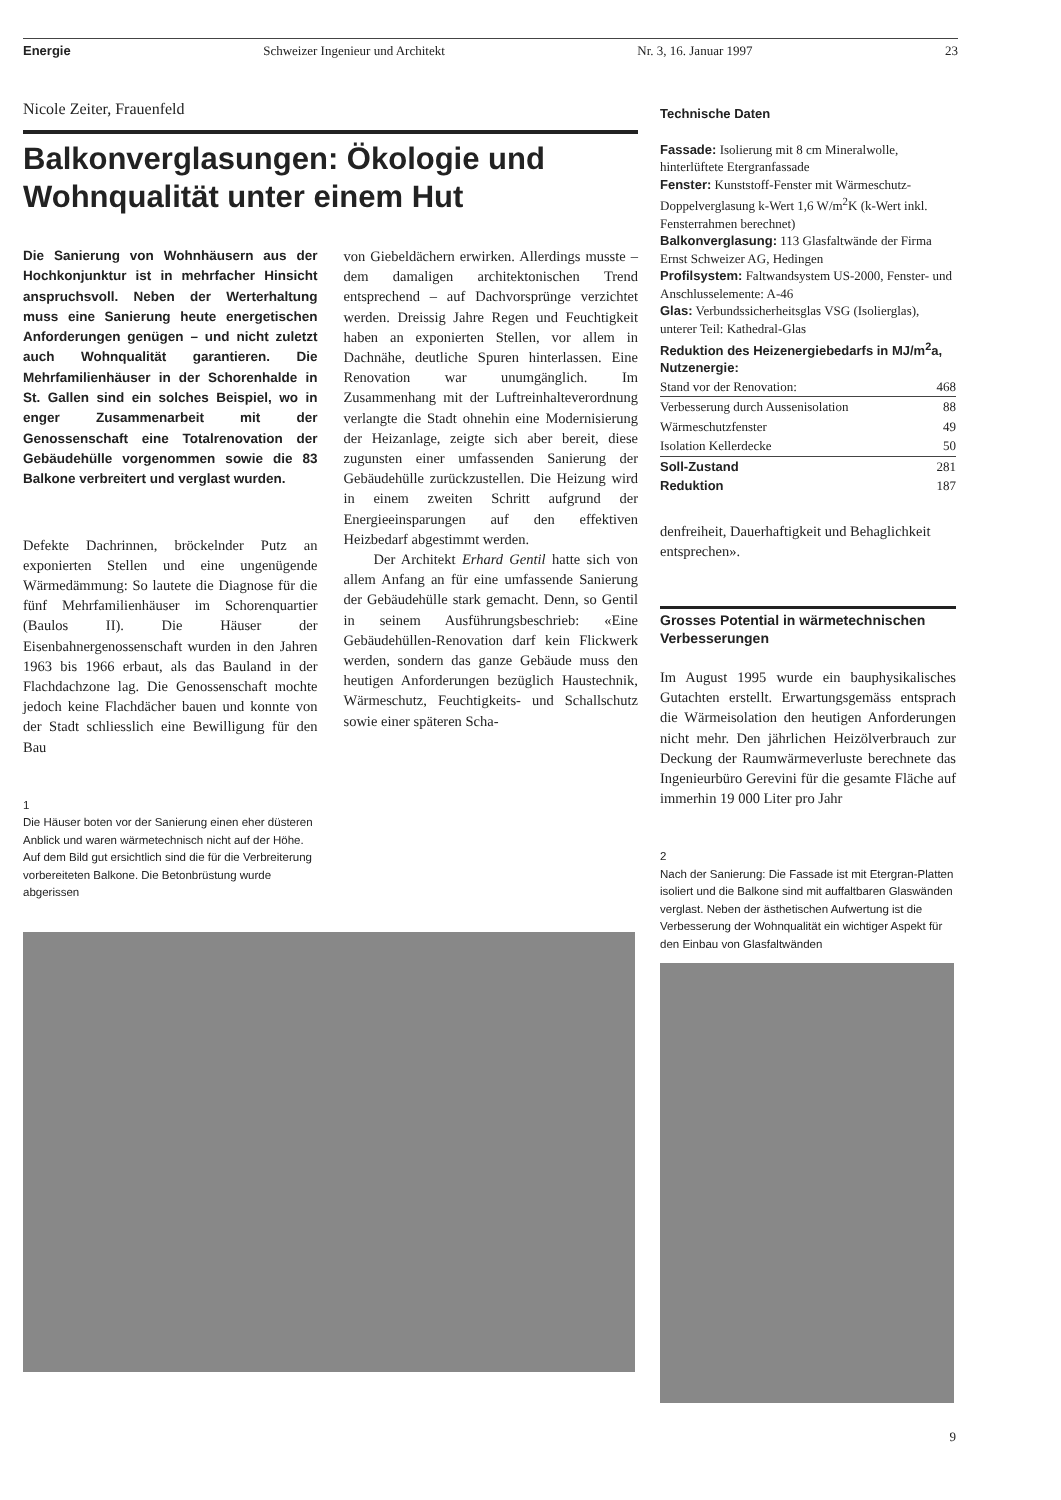Energie Schweizer Ingenieur und Architekt Nr. 3, 16. Januar 1997 23
Nicole Zeiter, Frauenfeld
Balkonverglasungen: Ökologie und Wohnqualität unter einem Hut
Die Sanierung von Wohnhäusern aus der Hochkonjunktur ist in mehrfacher Hinsicht anspruchsvoll. Neben der Werterhaltung muss eine Sanierung heute energetischen Anforderungen genügen – und nicht zuletzt auch Wohnqualität garantieren. Die Mehrfamilienhäuser in der Schorenhalde in St. Gallen sind ein solches Beispiel, wo in enger Zusammenarbeit mit der Genossenschaft eine Totalrenovation der Gebäudehülle vorgenommen sowie die 83 Balkone verbreitert und verglast wurden.
Defekte Dachrinnen, bröckelnder Putz an exponierten Stellen und eine ungenügende Wärmedämmung: So lautete die Diagnose für die fünf Mehrfamilienhäuser im Schorenquartier (Baulos II). Die Häuser der Eisenbahnergenossenschaft wurden in den Jahren 1963 bis 1966 erbaut, als das Bauland in der Flachdachzone lag. Die Genossenschaft mochte jedoch keine Flachdächer bauen und konnte von der Stadt schliesslich eine Bewilligung für den Bau
von Giebeldächern erwirken. Allerdings musste – dem damaligen architektonischen Trend entsprechend – auf Dachvorsprünge verzichtet werden. Dreissig Jahre Regen und Feuchtigkeit haben an exponierten Stellen, vor allem in Dachnähe, deutliche Spuren hinterlassen. Eine Renovation war unumgänglich. Im Zusammenhang mit der Luftreinhalteverordnung verlangte die Stadt ohnehin eine Modernisierung der Heizanlage, zeigte sich aber bereit, diese zugunsten einer umfassenden Sanierung der Gebäudehülle zurückzustellen. Die Heizung wird in einem zweiten Schritt aufgrund der Energieeinsparungen auf den effektiven Heizbedarf abgestimmt werden.
Der Architekt Erhard Gentil hatte sich von allem Anfang an für eine umfassende Sanierung der Gebäudehülle stark gemacht. Denn, so Gentil in seinem Ausführungsbeschrieb: «Eine Gebäudehüllen-Renovation darf kein Flickwerk werden, sondern das ganze Gebäude muss den heutigen Anforderungen bezüglich Haustechnik, Wärmeschutz, Feuchtigkeits- und Schallschutz sowie einer späteren Scha-
1
Die Häuser boten vor der Sanierung einen eher düsteren Anblick und waren wärmetechnisch nicht auf der Höhe. Auf dem Bild gut ersichtlich sind die für die Verbreiterung vorbereiteten Balkone. Die Betonbrüstung wurde abgerissen
Technische Daten
Fassade: Isolierung mit 8 cm Mineralwolle, hinterlüftete Etergranfassade
Fenster: Kunststoff-Fenster mit Wärmeschutz-Doppelverglasung k-Wert 1,6 W/m<sup>2</sup>K (k-Wert inkl. Fensterrahmen berechnet)
Balkonverglasung: 113 Glasfaltwände der Firma Ernst Schweizer AG, Hedingen
Profilsystem: Faltwandsystem US-2000, Fenster- und Anschlusselemente: A-46
Glas: Verbundssicherheitsglas VSG (Isolierglas), unterer Teil: Kathedral-Glas
Reduktion des Heizenergiebedarfs in MJ/m<sup>2</sup>a, Nutzenergie:
| Stand vor der Renovation: | 468 |
| Verbesserung durch Aussenisolation | 88 |
| Wärmeschutzfenster | 49 |
| Isolation Kellerdecke | 50 |
| Soll-Zustand | 281 |
| Reduktion | 187 |
denfreiheit, Dauerhaftigkeit und Behaglichkeit entsprechen».
Grosses Potential in wärmetechnischen Verbesserungen
Im August 1995 wurde ein bauphysikalisches Gutachten erstellt. Erwartungsgemäss entsprach die Wärmeisolation den heutigen Anforderungen nicht mehr. Den jährlichen Heizölverbrauch zur Deckung der Raumwärmeverluste berechnete das Ingenieurbüro Gerevini für die gesamte Fläche auf immerhin 19 000 Liter pro Jahr
2
Nach der Sanierung: Die Fassade ist mit Etergran-Platten isoliert und die Balkone sind mit auffaltbaren Glaswänden verglast. Neben der ästhetischen Aufwertung ist die Verbesserung der Wohnqualität ein wichtiger Aspekt für den Einbau von Glasfaltwänden
9